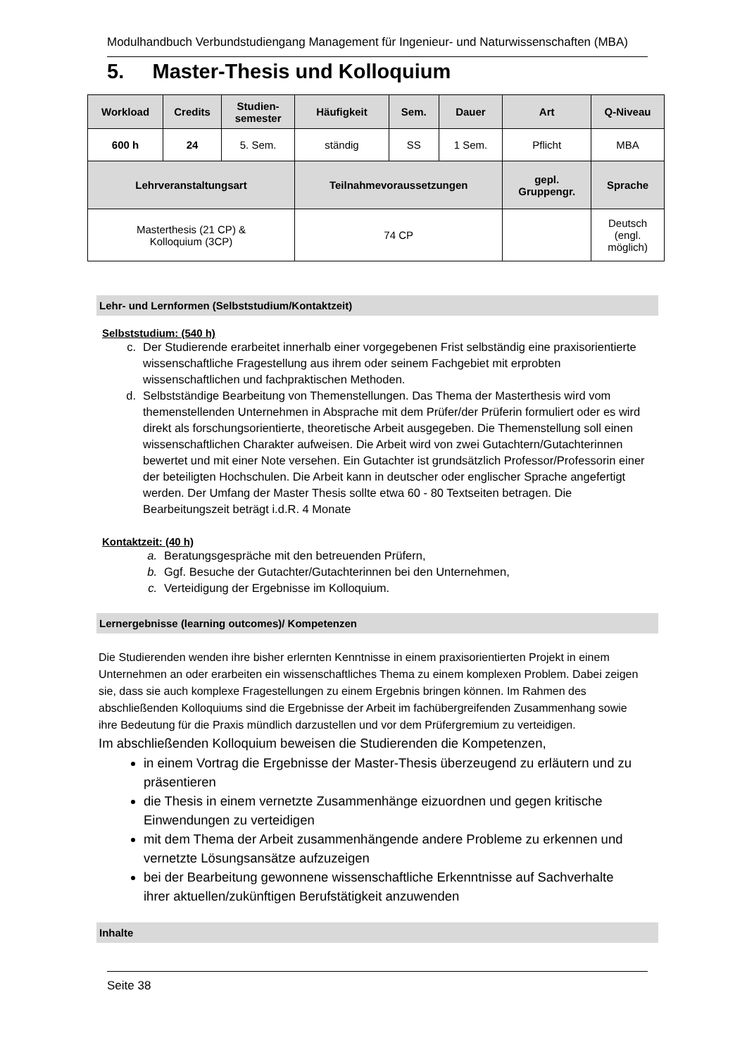Modulhandbuch Verbundstudiengang Management für Ingenieur- und Naturwissenschaften (MBA)
5. Master-Thesis und Kolloquium
| Workload | Credits | Studien- semester | Häufigkeit | Sem. | Dauer | Art | Q-Niveau |
| --- | --- | --- | --- | --- | --- | --- | --- |
| 600 h | 24 | 5. Sem. | ständig | SS | 1 Sem. | Pflicht | MBA |
| Lehrveranstaltungsart | | | Teilnahmevoraussetzungen | | | gepl. Gruppengr. | Sprache |
| Masterthesis (21 CP) & Kolloquium (3CP) | | | 74 CP | | | | Deutsch (engl. möglich) |
Lehr- und Lernformen (Selbststudium/Kontaktzeit)
Selbststudium: (540 h)
c. Der Studierende erarbeitet innerhalb einer vorgegebenen Frist selbständig eine praxisorientierte wissenschaftliche Fragestellung aus ihrem oder seinem Fachgebiet mit erprobten wissenschaftlichen und fachpraktischen Methoden.
d. Selbstständige Bearbeitung von Themenstellungen. Das Thema der Masterthesis wird vom themenstellenden Unternehmen in Absprache mit dem Prüfer/der Prüferin formuliert oder es wird direkt als forschungsorientierte, theoretische Arbeit ausgegeben. Die Themenstellung soll einen wissenschaftlichen Charakter aufweisen. Die Arbeit wird von zwei Gutachtern/Gutachterinnen bewertet und mit einer Note versehen. Ein Gutachter ist grundsätzlich Professor/Professorin einer der beteiligten Hochschulen. Die Arbeit kann in deutscher oder englischer Sprache angefertigt werden. Der Umfang der Master Thesis sollte etwa 60 - 80 Textseiten betragen. Die Bearbeitungszeit beträgt i.d.R. 4 Monate
Kontaktzeit: (40 h)
a. Beratungsgespräche mit den betreuenden Prüfern,
b. Ggf. Besuche der Gutachter/Gutachterinnen bei den Unternehmen,
c. Verteidigung der Ergebnisse im Kolloquium.
Lernergebnisse (learning outcomes)/ Kompetenzen
Die Studierenden wenden ihre bisher erlernten Kenntnisse in einem praxisorientierten Projekt in einem Unternehmen an oder erarbeiten ein wissenschaftliches Thema zu einem komplexen Problem. Dabei zeigen sie, dass sie auch komplexe Fragestellungen zu einem Ergebnis bringen können. Im Rahmen des abschließenden Kolloquiums sind die Ergebnisse der Arbeit im fachübergreifenden Zusammenhang sowie ihre Bedeutung für die Praxis mündlich darzustellen und vor dem Prüfergremium zu verteidigen.
Im abschließenden Kolloquium beweisen die Studierenden die Kompetenzen,
in einem Vortrag die Ergebnisse der Master-Thesis überzeugend zu erläutern und zu präsentieren
die Thesis in einem vernetzte Zusammenhänge eizuordnen und gegen kritische Einwendungen zu verteidigen
mit dem Thema der Arbeit zusammenhängende andere Probleme zu erkennen und vernetzte Lösungsansätze aufzuzeigen
bei der Bearbeitung gewonnene wissenschaftliche Erkenntnisse auf Sachverhalte ihrer aktuellen/zukünftigen Berufstätigkeit anzuwenden
Inhalte
Seite 38